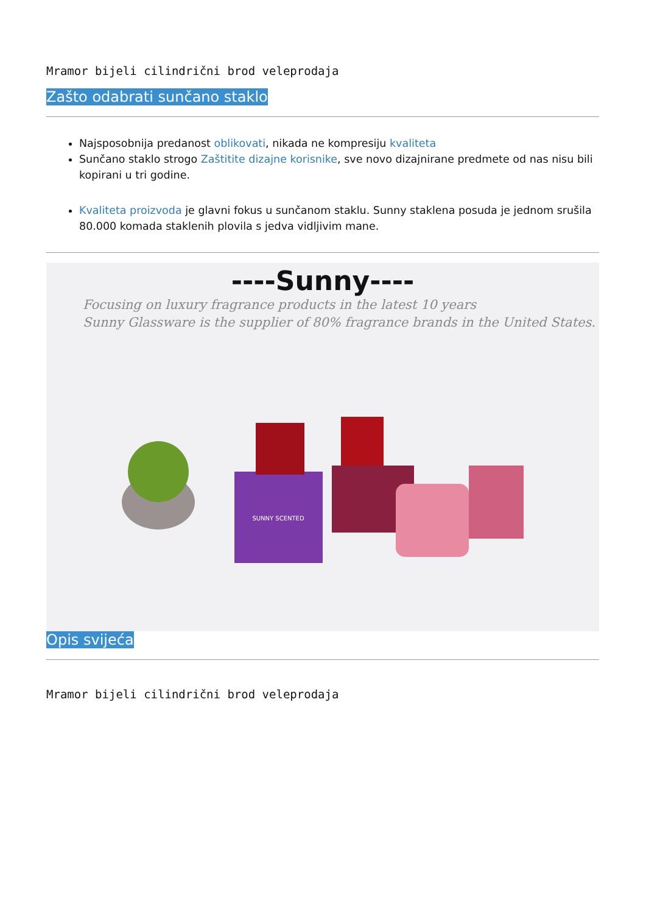Mramor bijeli cilindrični brod veleprodaja
Zašto odabrati sunčano staklo
Najsposobnija predanost oblikovati, nikada ne kompresiju kvaliteta
Sunčano staklo strogo Zaštitite dizajne korisnike, sve novo dizajnirane predmete od nas nisu bili kopirani u tri godine.
Kvaliteta proizvoda je glavni fokus u sunčanom staklu. Sunny staklena posuda je jednom srušila 80.000 komada staklenih plovila s jedva vidljivim mane.
----Sunny----
Focusing on luxury fragrance products in the latest 10 years
Sunny Glassware is the supplier of 80% fragrance brands in the United States.
SUNNY SCENTED
Opis svijeća
Mramor bijeli cilindrični brod veleprodaja